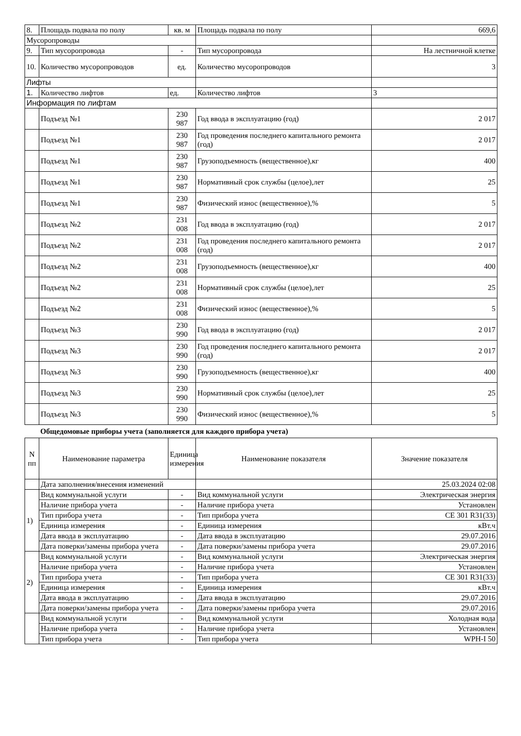| 8. | Площадь подвала по полу | кв. м | Площадь подвала по полу | 669,6 |
| Мусоропроводы | | | | |
| 9. | Тип мусоропровода | - | Тип мусоропровода | На лестничной клетке |
| 10. | Количество мусоропроводов | ед. | Количество мусоропроводов | 3 |
| Лифты | | | | |
| 1. | Количество лифтов | ед. | Количество лифтов | 3 |
| Информация по лифтам | | | | |
| | Подъезд №1 | 230 987 | Год ввода в эксплуатацию (год) | 2 017 |
| | Подъезд №1 | 230 987 | Год проведения последнего капитального ремонта (год) | 2 017 |
| | Подъезд №1 | 230 987 | Грузоподъемность (вещественное),кг | 400 |
| | Подъезд №1 | 230 987 | Нормативный срок службы (целое),лет | 25 |
| | Подъезд №1 | 230 987 | Физический износ (вещественное),% | 5 |
| | Подъезд №2 | 231 008 | Год ввода в эксплуатацию (год) | 2 017 |
| | Подъезд №2 | 231 008 | Год проведения последнего капитального ремонта (год) | 2 017 |
| | Подъезд №2 | 231 008 | Грузоподъемность (вещественное),кг | 400 |
| | Подъезд №2 | 231 008 | Нормативный срок службы (целое),лет | 25 |
| | Подъезд №2 | 231 008 | Физический износ (вещественное),% | 5 |
| | Подъезд №3 | 230 990 | Год ввода в эксплуатацию (год) | 2 017 |
| | Подъезд №3 | 230 990 | Год проведения последнего капитального ремонта (год) | 2 017 |
| | Подъезд №3 | 230 990 | Грузоподъемность (вещественное),кг | 400 |
| | Подъезд №3 | 230 990 | Нормативный срок службы (целое),лет | 25 |
| | Подъезд №3 | 230 990 | Физический износ (вещественное),% | 5 |
Общедомовые приборы учета (заполняется для каждого прибора учета)
| N пп | Наименование параметра | Единица измерения | Наименование показателя | Значение показателя |
| --- | --- | --- | --- | --- |
| | Дата заполнения/внесения изменений | | | 25.03.2024 02:08 |
| 1) | Вид коммунальной услуги | - | Вид коммунальной услуги | Электрическая энергия |
| | Наличие прибора учета | - | Наличие прибора учета | Установлен |
| | Тип прибора учета | - | Тип прибора учета | CE 301 R31(33) |
| | Единица измерения | - | Единица измерения | кВт.ч |
| | Дата ввода в эксплуатацию | - | Дата ввода в эксплуатацию | 29.07.2016 |
| | Дата поверки/замены прибора учета | - | Дата поверки/замены прибора учета | 29.07.2016 |
| 2) | Вид коммунальной услуги | - | Вид коммунальной услуги | Электрическая энергия |
| | Наличие прибора учета | - | Наличие прибора учета | Установлен |
| | Тип прибора учета | - | Тип прибора учета | CE 301 R31(33) |
| | Единица измерения | - | Единица измерения | кВт.ч |
| | Дата ввода в эксплуатацию | - | Дата ввода в эксплуатацию | 29.07.2016 |
| | Дата поверки/замены прибора учета | - | Дата поверки/замены прибора учета | 29.07.2016 |
| | Вид коммунальной услуги | - | Вид коммунальной услуги | Холодная вода |
| | Наличие прибора учета | - | Наличие прибора учета | Установлен |
| | Тип прибора учета | - | Тип прибора учета | WPH-I 50 |